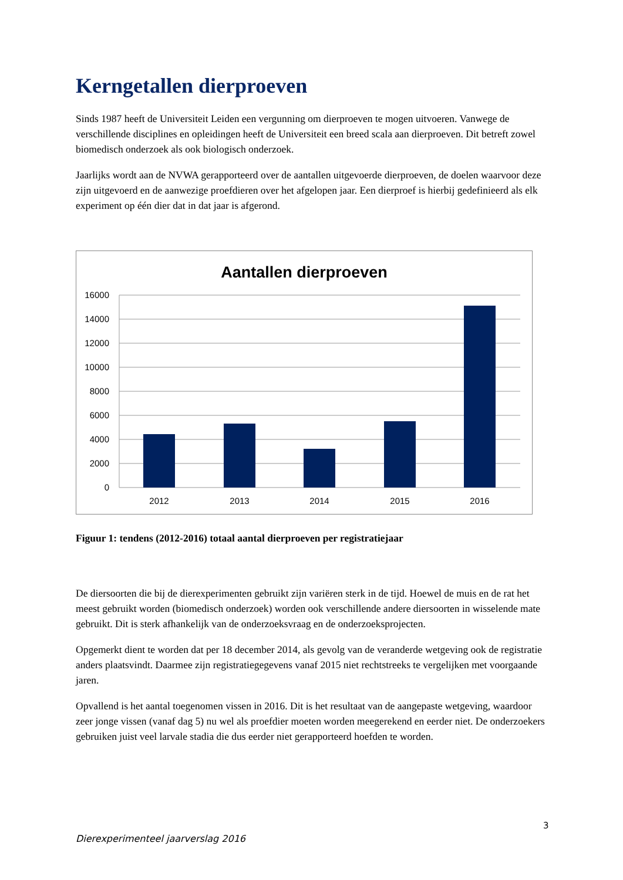Kerngetallen dierproeven
Sinds 1987 heeft de Universiteit Leiden een vergunning om dierproeven te mogen uitvoeren. Vanwege de verschillende disciplines en opleidingen heeft de Universiteit een breed scala aan dierproeven. Dit betreft zowel biomedisch onderzoek als ook biologisch onderzoek.
Jaarlijks wordt aan de NVWA gerapporteerd over de aantallen uitgevoerde dierproeven, de doelen waarvoor deze zijn uitgevoerd en de aanwezige proefdieren over het afgelopen jaar. Een dierproef is hierbij gedefinieerd als elk experiment op één dier dat in dat jaar is afgerond.
Aantallen dierproeven
16000
14000
12000
10000
8000
6000
4000
2000
0
2012
2013
2014
2015
2016
Figuur 1: tendens (2012-2016) totaal aantal dierproeven per registratiejaar
De diersoorten die bij de dierexperimenten gebruikt zijn variëren sterk in de tijd. Hoewel de muis en de rat het meest gebruikt worden (biomedisch onderzoek) worden ook verschillende andere diersoorten in wisselende mate gebruikt. Dit is sterk afhankelijk van de onderzoeksvraag en de onderzoeksprojecten.
Opgemerkt dient te worden dat per 18 december 2014, als gevolg van de veranderde wetgeving ook de registratie anders plaatsvindt. Daarmee zijn registratiegegevens vanaf 2015 niet rechtstreeks te vergelijken met voorgaande jaren.
Opvallend is het aantal toegenomen vissen in 2016. Dit is het resultaat van de aangepaste wetgeving, waardoor zeer jonge vissen (vanaf dag 5) nu wel als proefdier moeten worden meegerekend en eerder niet. De onderzoekers gebruiken juist veel larvale stadia die dus eerder niet gerapporteerd hoefden te worden.
3
Dierexperimenteel jaarverslag 2016